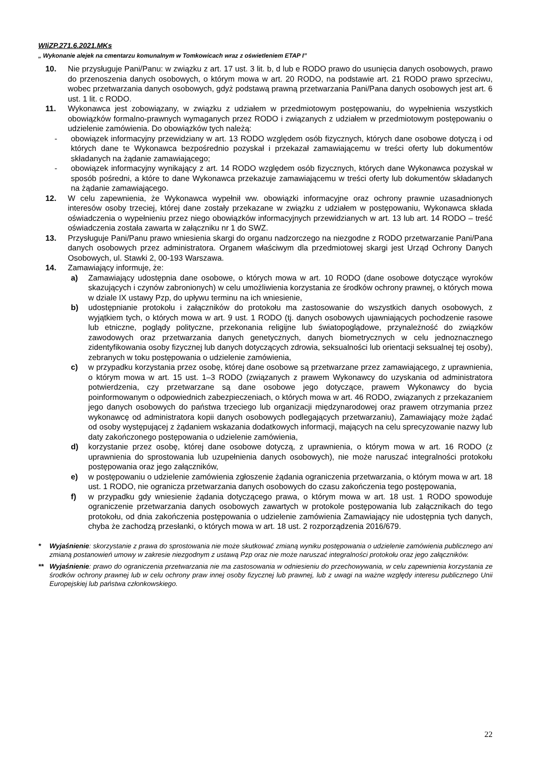WIiZP.271.6.2021.MKs
„ Wykonanie alejek na cmentarzu komunalnym w Tomkowicach wraz z oświetleniem ETAP I”
10. Nie przysługuje Pani/Panu: w związku z art. 17 ust. 3 lit. b, d lub e RODO prawo do usunięcia danych osobowych, prawo do przenoszenia danych osobowych, o którym mowa w art. 20 RODO, na podstawie art. 21 RODO prawo sprzeciwu, wobec przetwarzania danych osobowych, gdyż podstawą prawną przetwarzania Pani/Pana danych osobowych jest art. 6 ust. 1 lit. c RODO.
11. Wykonawca jest zobowiązany, w związku z udziałem w przedmiotowym postępowaniu, do wypełnienia wszystkich obowiązków formalno-prawnych wymaganych przez RODO i związanych z udziałem w przedmiotowym postępowaniu o udzielenie zamówienia. Do obowiązków tych należą:
- obowiązek informacyjny przewidziany w art. 13 RODO względem osób fizycznych, których dane osobowe dotyczą i od których dane te Wykonawca bezpośrednio pozyskał i przekazał zamawiającemu w treści oferty lub dokumentów składanych na żądanie zamawiającego;
- obowiązek informacyjny wynikający z art. 14 RODO względem osób fizycznych, których dane Wykonawca pozyskał w sposób pośredni, a które to dane Wykonawca przekazuje zamawiającemu w treści oferty lub dokumentów składanych na żądanie zamawiającego.
12. W celu zapewnienia, że Wykonawca wypełnił ww. obowiązki informacyjne oraz ochrony prawnie uzasadnionych interesów osoby trzeciej, której dane zostały przekazane w związku z udziałem w postępowaniu, Wykonawca składa oświadczenia o wypełnieniu przez niego obowiązków informacyjnych przewidzianych w art. 13 lub art. 14 RODO – treść oświadczenia została zawarta w załączniku nr 1 do SWZ.
13. Przysługuje Pani/Panu prawo wniesienia skargi do organu nadzorczego na niezgodne z RODO przetwarzanie Pani/Pana danych osobowych przez administratora. Organem właściwym dla przedmiotowej skargi jest Urząd Ochrony Danych Osobowych, ul. Stawki 2, 00-193 Warszawa.
14. Zamawiający informuje, że:
a) Zamawiający udostępnia dane osobowe, o których mowa w art. 10 RODO (dane osobowe dotyczące wyroków skazujących i czynów zabronionych) w celu umożliwienia korzystania ze środków ochrony prawnej, o których mowa w dziale IX ustawy Pzp, do upływu terminu na ich wniesienie,
b) udostępnianie protokołu i załączników do protokołu ma zastosowanie do wszystkich danych osobowych, z wyjątkiem tych, o których mowa w art. 9 ust. 1 RODO (tj. danych osobowych ujawniających pochodzenie rasowe lub etniczne, poglądy polityczne, przekonania religijne lub światopoglądowe, przynależność do związków zawodowych oraz przetwarzania danych genetycznych, danych biometrycznych w celu jednoznacznego zidentyfikowania osoby fizycznej lub danych dotyczących zdrowia, seksualności lub orientacji seksualnej tej osoby), zebranych w toku postępowania o udzielenie zamówienia,
c) w przypadku korzystania przez osobę, której dane osobowe są przetwarzane przez zamawiającego, z uprawnienia, o którym mowa w art. 15 ust. 1–3 RODO (związanych z prawem Wykonawcy do uzyskania od administratora potwierdzenia, czy przetwarzane są dane osobowe jego dotyczące, prawem Wykonawcy do bycia poinformowanym o odpowiednich zabezpieczeniach, o których mowa w art. 46 RODO, związanych z przekazaniem jego danych osobowych do państwa trzeciego lub organizacji międzynarodowej oraz prawem otrzymania przez wykonawcę od administratora kopii danych osobowych podlegających przetwarzaniu), Zamawiający może żądać od osoby występującej z żądaniem wskazania dodatkowych informacji, mających na celu sprecyzowanie nazwy lub daty zakończonego postępowania o udzielenie zamówienia,
d) korzystanie przez osobę, której dane osobowe dotyczą, z uprawnienia, o którym mowa w art. 16 RODO (z uprawnienia do sprostowania lub uzupełnienia danych osobowych), nie może naruszać integralności protokołu postępowania oraz jego załączników,
e) w postępowaniu o udzielenie zamówienia zgłoszenie żądania ograniczenia przetwarzania, o którym mowa w art. 18 ust. 1 RODO, nie ogranicza przetwarzania danych osobowych do czasu zakończenia tego postępowania,
f) w przypadku gdy wniesienie żądania dotyczącego prawa, o którym mowa w art. 18 ust. 1 RODO spowoduje ograniczenie przetwarzania danych osobowych zawartych w protokole postępowania lub załącznikach do tego protokołu, od dnia zakończenia postępowania o udzielenie zamówienia Zamawiający nie udostępnia tych danych, chyba że zachodzą przesłanki, o których mowa w art. 18 ust. 2 rozporządzenia 2016/679.
* Wyjaśnienie: skorzystanie z prawa do sprostowania nie może skutkować zmianą wyniku postępowania o udzielenie zamówienia publicznego ani zmianą postanowień umowy w zakresie niezgodnym z ustawą Pzp oraz nie może naruszać integralności protokołu oraz jego załączników.
** Wyjaśnienie: prawo do ograniczenia przetwarzania nie ma zastosowania w odniesieniu do przechowywania, w celu zapewnienia korzystania ze środków ochrony prawnej lub w celu ochrony praw innej osoby fizycznej lub prawnej, lub z uwagi na ważne względy interesu publicznego Unii Europejskiej lub państwa członkowskiego.
22